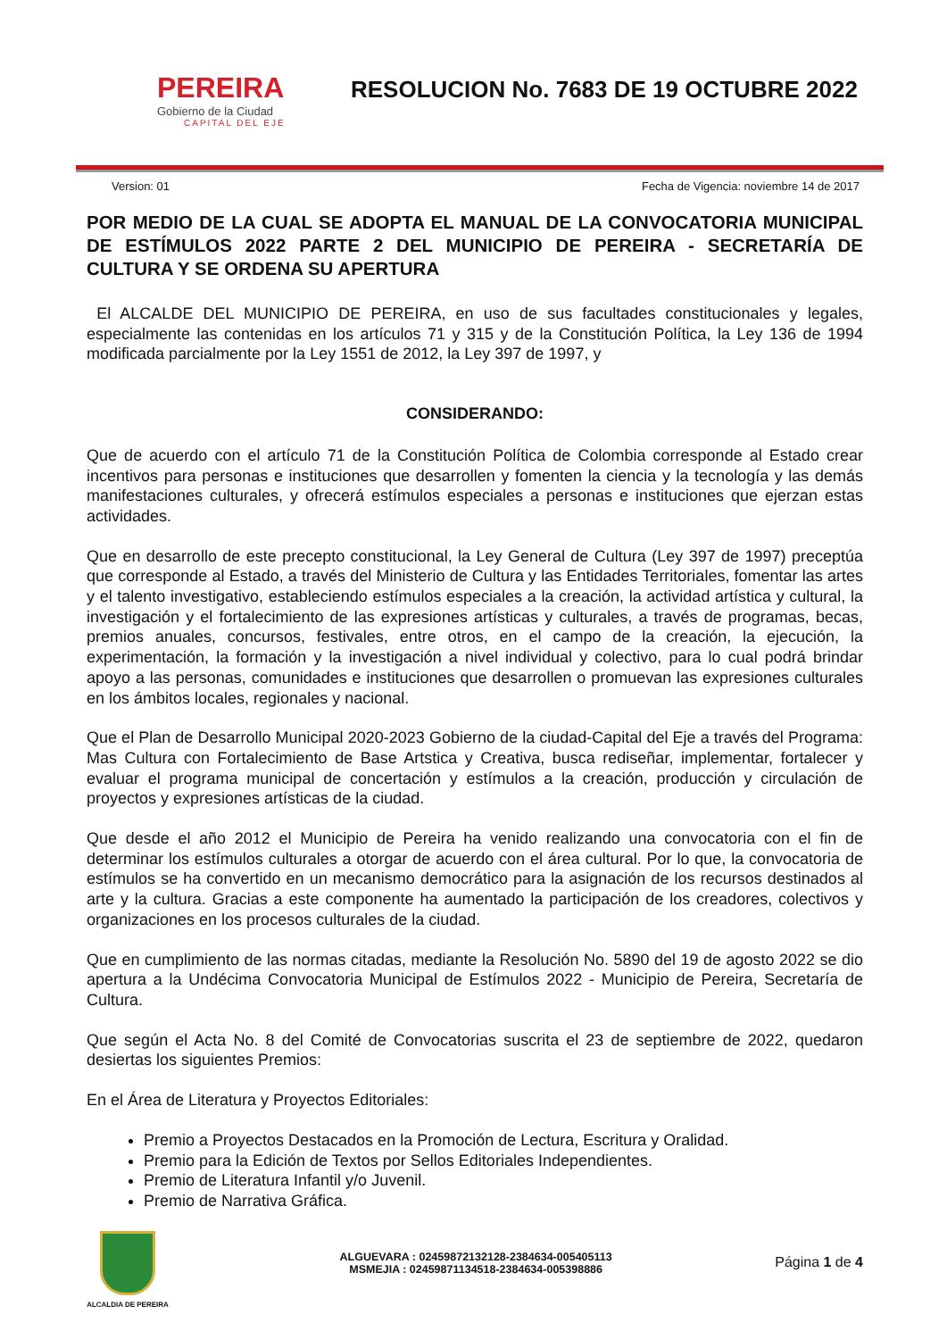PEREIRA
Gobierno de la Ciudad
CAPITAL DEL EJE
RESOLUCION No. 7683 DE 19 OCTUBRE 2022
Version: 01 Fecha de Vigencia: noviembre 14 de 2017
POR MEDIO DE LA CUAL SE ADOPTA EL MANUAL DE LA CONVOCATORIA MUNICIPAL DE ESTÍMULOS 2022 PARTE 2 DEL MUNICIPIO DE PEREIRA - SECRETARÍA DE CULTURA Y SE ORDENA SU APERTURA
El ALCALDE DEL MUNICIPIO DE PEREIRA, en uso de sus facultades constitucionales y legales, especialmente las contenidas en los artículos 71 y 315 y de la Constitución Política, la Ley 136 de 1994 modificada parcialmente por la Ley 1551 de 2012, la Ley 397 de 1997, y
CONSIDERANDO:
Que de acuerdo con el artículo 71 de la Constitución Política de Colombia corresponde al Estado crear incentivos para personas e instituciones que desarrollen y fomenten la ciencia y la tecnología y las demás manifestaciones culturales, y ofrecerá estímulos especiales a personas e instituciones que ejerzan estas actividades.
Que en desarrollo de este precepto constitucional, la Ley General de Cultura (Ley 397 de 1997) preceptúa que corresponde al Estado, a través del Ministerio de Cultura y las Entidades Territoriales, fomentar las artes y el talento investigativo, estableciendo estímulos especiales a la creación, la actividad artística y cultural, la investigación y el fortalecimiento de las expresiones artísticas y culturales, a través de programas, becas, premios anuales, concursos, festivales, entre otros, en el campo de la creación, la ejecución, la experimentación, la formación y la investigación a nivel individual y colectivo, para lo cual podrá brindar apoyo a las personas, comunidades e instituciones que desarrollen o promuevan las expresiones culturales en los ámbitos locales, regionales y nacional.
Que el Plan de Desarrollo Municipal 2020-2023 Gobierno de la ciudad-Capital del Eje a través del Programa: Mas Cultura con Fortalecimiento de Base Artstica y Creativa, busca rediseñar, implementar, fortalecer y evaluar el programa municipal de concertación y estímulos a la creación, producción y circulación de proyectos y expresiones artísticas de la ciudad.
Que desde el año 2012 el Municipio de Pereira ha venido realizando una convocatoria con el fin de determinar los estímulos culturales a otorgar de acuerdo con el área cultural. Por lo que, la convocatoria de estímulos se ha convertido en un mecanismo democrático para la asignación de los recursos destinados al arte y la cultura. Gracias a este componente ha aumentado la participación de los creadores, colectivos y organizaciones en los procesos culturales de la ciudad.
Que en cumplimiento de las normas citadas, mediante la Resolución No. 5890 del 19 de agosto 2022 se dio apertura a la Undécima Convocatoria Municipal de Estímulos 2022 - Municipio de Pereira, Secretaría de Cultura.
Que según el Acta No. 8 del Comité de Convocatorias suscrita el 23 de septiembre de 2022, quedaron desiertas los siguientes Premios:
En el Área de Literatura y Proyectos Editoriales:
Premio a Proyectos Destacados en la Promoción de Lectura, Escritura y Oralidad.
Premio para la Edición de Textos por Sellos Editoriales Independientes.
Premio de Literatura Infantil y/o Juvenil.
Premio de Narrativa Gráfica.
ALCALDIA DE PEREIRA
ALGUEVARA : 02459872132128-2384634-005405113
MSMEJIA : 02459871134518-2384634-005398886
Página 1 de 4